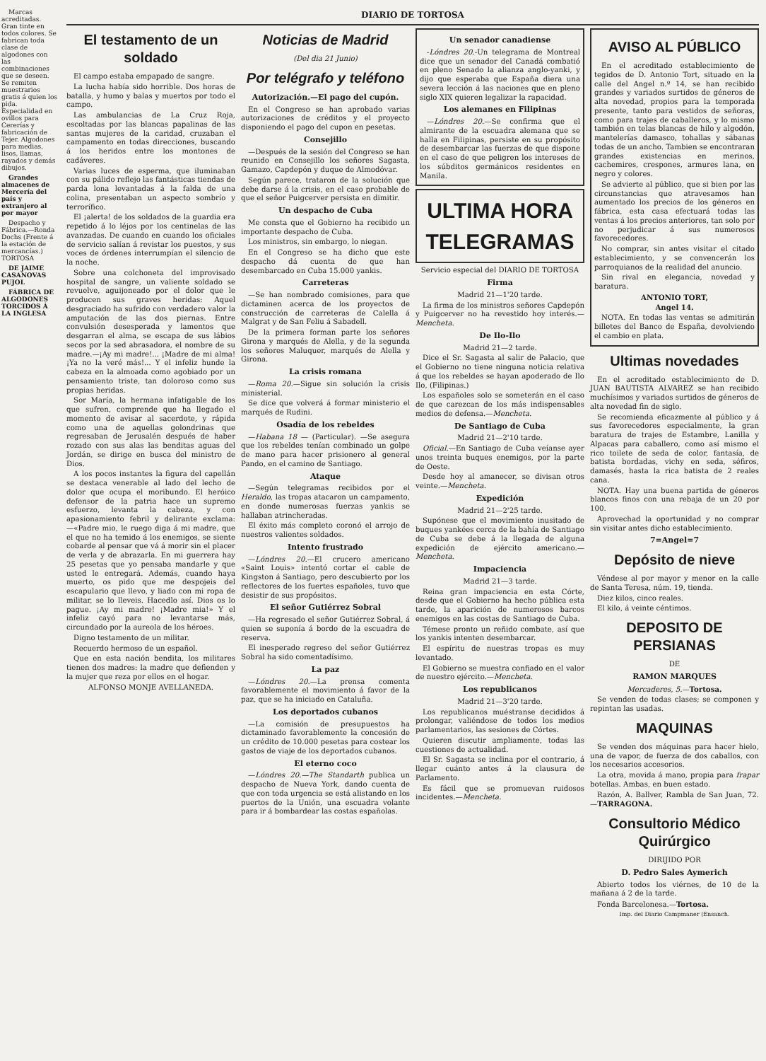Marcas acreditadas. Gran tinte en todos colores. Se fabrican toda clase de algodones con las combinaciones que se deseen. Se remiten muestrarios gratis á quien los pida. Especialidad en ovillos para Cererías y fabricación de Tejer. Algodones para medias, lisos, llamas, rayados y demás dibujos.
Grandes almacenes de Mercería del país y extranjero al por mayor
Despacho y Fábrica.—Ronda Dochs (Frente á la estación de mercancías.) TORTOSA
DE JAIME CASANOVAS PUJOL
FÁBRICA DE ALGODONES TORCIDOS Á LA INGLESA
DIARIO DE TORTOSA
El testamento de un soldado
El campo estaba empapado de sangre.
La lucha había sido horrible. Dos horas de batalla, y humo y balas y muertos por todo el campo.
Las ambulancias de La Cruz Roja, escoltadas por las blancas papalinas de las santas mujeres de la caridad, cruzaban el campamento en todas direcciones, buscando á los heridos entre los montones de cadáveres.
Varias luces de esperma, que iluminaban con su pálido reflejo las fantásticas tiendas de parda lona levantadas á la falda de una colina, presentaban un aspecto sombrío y terrorífico.
El ¡alerta! de los soldados de la guardia era repetido á lo léjos por los centinelas de las avanzadas. De cuando en cuando los oficiales de servicio salían á revistar los puestos, y sus voces de órdenes interrumpían el silencio de la noche.
Sobre una colchoneta del improvisado hospital de sangre, un valiente soldado se revuelve, aguijoneado por el dolor que le producen sus graves heridas: Aquel desgraciado ha sufrido con verdadero valor la amputación de las dos piernas. Entre convulsión desesperada y lamentos que desgarran el alma, se escapa de sus lábios secos por la sed abrasadora, el nombre de su madre.—¡Ay mi madre!... ¡Madre de mi alma! ¡Ya no la veré más!... Y el infeliz hunde la cabeza en la almoada como agobiado por un pensamiento triste, tan doloroso como sus propias heridas.
Sor María, la hermana infatigable de los que sufren, comprende que ha llegado el momento de avisar al sacerdote, y rápida como una de aquellas golondrinas que regresaban de Jerusalén después de haber rozado con sus alas las benditas aguas del Jordán, se dirige en busca del ministro de Dios.
A los pocos instantes la figura del capellán se destaca venerable al lado del lecho de dolor que ocupa el moribundo. El heróico defensor de la patria hace un supremo esfuerzo, levanta la cabeza, y con apasionamiento febril y delirante exclama:—«Padre mio, le ruego diga á mi madre, que el que no ha temido á los enemigos, se siente cobarde al pensar que vá á morir sin el placer de verla y de abrazarla. En mi guerrera hay 25 pesetas que yo pensaba mandarle y que usted le entregará. Además, cuando haya muerto, os pido que me despojeis del escapulario que llevo, y liado con mi ropa de militar, se lo lleveis. Hacedlo así. Dios os lo pague. ¡Ay mi madre! ¡Madre mia!» Y el infeliz cayó para no levantarse más, circundado por la aureola de los héroes.
Digno testamento de un militar.
Recuerdo hermoso de un español.
Que en esta nación bendita, los militares tienen dos madres: la madre que defienden y la mujer que reza por ellos en el hogar.
ALFONSO MONJE AVELLANEDA.
Noticias de Madrid
(Del dia 21 Junio)
Por telégrafo y teléfono
Autorización.—El pago del cupón.
En el Congreso se han aprobado varias autorizaciones de créditos y el proyecto disponiendo el pago del cupon en pesetas.
Consejillo
—Después de la sesión del Congreso se han reunido en Consejillo los señores Sagasta, Gamazo, Capdepón y duque de Almodóvar.
Según parece, trataron de la solución que debe darse á la crisis, en el caso probable de que el señor Puigcerver persista en dimitir.
Un despacho de Cuba
Me consta que el Gobierno ha recibido un importante despacho de Cuba.
Los ministros, sin embargo, lo niegan.
En el Congreso se ha dicho que este despacho dá cuenta de que han desembarcado en Cuba 15.000 yankis.
Carreteras
—Se han nombrado comisiones, para que dictaminen acerca de los proyectos de construcción de carreteras de Calella á Malgrat y de San Feliu á Sabadell.
De la primera forman parte los señores Girona y marqués de Alella, y de la segunda los señores Maluquer, marqués de Alella y Girona.
La crisis romana
—Roma 20.—Sigue sin solución la crisis ministerial.
Se dice que volverá á formar ministerio el marqués de Rudini.
Osadía de los rebeldes
—Habana 18 — (Particular). —Se asegura que los rebeldes tenían combinado un golpe de mano para hacer prisionero al general Pando, en el camino de Santiago.
Ataque
—Según telegramas recibidos por el Heraldo, las tropas atacaron un campamento, en donde numerosas fuerzas yankis se hallaban atrincheradas.
El éxito más completo coronó el arrojo de nuestros valientes soldados.
Intento frustrado
—Lóndres 20.—El crucero americano «Saint Louis» intentó cortar el cable de Kingston á Santiago, pero descubierto por los reflectores de los fuertes españoles, tuvo que desistir de sus propósitos.
El señor Gutiérrez Sobral
—Ha regresado el señor Gutiérrez Sobral, á quien se suponía á bordo de la escuadra de reserva.
El inesperado regreso del señor Gutiérrez Sobral ha sido comentadísimo.
La paz
—Lóndres 20.—La prensa comenta favorablemente el movimiento á favor de la paz, que se ha iniciado en Cataluña.
Los deportados cubanos
—La comisión de presupuestos ha dictaminado favorablemente la concesión de un crédito de 10.000 pesetas para costear los gastos de viaje de los deportados cubanos.
El eterno coco
—Lóndres 20.—The Standarth publica un despacho de Nueva York, dando cuenta de que con toda urgencia se está alistando en los puertos de la Unión, una escuadra volante para ir á bombardear las costas españolas.
Un senador canadiense
-Lóndres 20.-Un telegrama de Montreal dice que un senador del Canadá combatió en pleno Senado la alianza anglo-yanki, y dijo que esperaba que España diera una severa lección á las naciones que en pleno siglo XIX quieren legalizar la rapacidad.
Los alemanes en Filipinas
—Lóndres 20.—Se confirma que el almirante de la escuadra alemana que se halla en Filipinas, persiste en su propósito de desembarcar las fuerzas de que dispone en el caso de que peligren los intereses de los súbditos germánicos residentes en Manila.
ULTIMA HORA
TELEGRAMAS
Servicio especial del DIARIO DE TORTOSA
Firma
Madrid 21—1'20 tarde.
La firma de los ministros señores Capdepón y Puigcerver no ha revestido hoy interés.—Mencheta.
De Ilo-Ilo
Madrid 21—2 tarde.
Dice el Sr. Sagasta al salir de Palacio, que el Gobierno no tiene ninguna noticia relativa á que los rebeldes se hayan apoderado de Ilo Ilo, (Filipinas.)
Los españoles solo se someterán en el caso de que carezcan de los más indispensables medios de defensa.—Mencheta.
De Santiago de Cuba
Madrid 21—2'10 tarde.
Oficial.—En Santiago de Cuba veíanse ayer unos treinta buques enemigos, por la parte de Oeste.
Desde hoy al amanecer, se divisan otros veinte.—Mencheta.
Expedición
Madrid 21—2'25 tarde.
Supónese que el movimiento inusitado de buques yankées cerca de la bahía de Santiago de Cuba se debe á la llegada de alguna expedición de ejército americano.—Mencheta.
Impaciencia
Madrid 21—3 tarde.
Reina gran impaciencia en esta Córte, desde que el Gobierno ha hecho pública esta tarde, la aparición de numerosos barcos enemigos en las costas de Santiago de Cuba.
Témese pronto un reñido combate, así que los yankis intenten desembarcar.
El espíritu de nuestras tropas es muy levantado.
El Gobierno se muestra confiado en el valor de nuestro ejército.—Mencheta.
Los republicanos
Madrid 21—3'20 tarde.
Los republicanos muéstranse decididos á prolongar, valiéndose de todos los medios parlamentarios, las sesiones de Córtes.
Quieren discutir ampliamente, todas las cuestiones de actualidad.
El Sr. Sagasta se inclina por el contrario, á llegar cuánto antes á la clausura de Parlamento.
Es fácil que se promuevan ruidosos incidentes.—Mencheta.
AVISO AL PÚBLICO
En el acreditado establecimiento de tegidos de D. Antonio Tort, situado en la calle del Angel n.º 14, se han recibido grandes y variados surtidos de géneros de alta novedad, propios para la temporada presente, tanto para vestidos de señoras, como para trajes de caballeros, y lo mismo también en telas blancas de hilo y algodón, mantelerías damasco, tohallas y sábanas todas de un ancho. Tambien se encontraran grandes existencias en merinos, cachemires, crespones, armures lana, en negro y colores.
Se advierte al público, que si bien por las circunstancias que atravesamos han aumentado los precios de los géneros en fábrica, esta casa efectuará todas las ventas á los precios anteriores, tan solo por no perjudicar á sus numerosos favorecedores.
No comprar, sin antes visitar el citado establecimiento, y se convencerán los parroquianos de la realidad del anuncio.
Sin rival en elegancia, novedad y baratura.
ANTONIO TORT,
Angel 14.
NOTA. En todas las ventas se admitirán billetes del Banco de España, devolviendo el cambio en plata.
Ultimas novedades
En el acreditado establecimiento de D. JUAN BAUTISTA ALVAREZ se han recibido muchísimos y variados surtidos de géneros de alta novedad fin de siglo.
Se recomienda eficazmente al público y á sus favorecedores especialmente, la gran baratura de trajes de Estambre, Lanilla y Alpacas para caballero, como así mismo el rico toilete de seda de color, fantasía, de batista bordadas, vichy en seda, séfiros, damasés, hasta la rica batista de 2 reales cana.
NOTA. Hay una buena partida de géneros blancos finos con una rebaja de un 20 por 100.
Aprovechad la oportunidad y no comprar sin visitar antes dicho establecimiento.
7=Angel=7
Depósito de nieve
Véndese al por mayor y menor en la calle de Santa Teresa, núm. 19, tienda.
Diez kilos, cinco reales.
El kilo, á veinte céntimos.
DEPOSITO DE PERSIANAS
DE
RAMON MARQUES
Mercaderes, 5.—Tortosa.
Se venden de todas clases; se componen y repintan las usadas.
MAQUINAS
Se venden dos máquinas para hacer hielo, una de vapor, de fuerza de dos caballos, con los necesarios accesorios.
La otra, movida á mano, propia para frapar botellas. Ambas, en buen estado.
Razón, A. Ballver, Rambla de San Juan, 72.—TARRAGONA.
Consultorio Médico Quirúrgico
DIRIJIDO POR
D. Pedro Sales Aymerich
Abierto todos los viérnes, de 10 de la mañana á 2 de la tarde.
Fonda Barcelonesa.—Tortosa.
Imp. del Diario Campmaner (Ensanch.